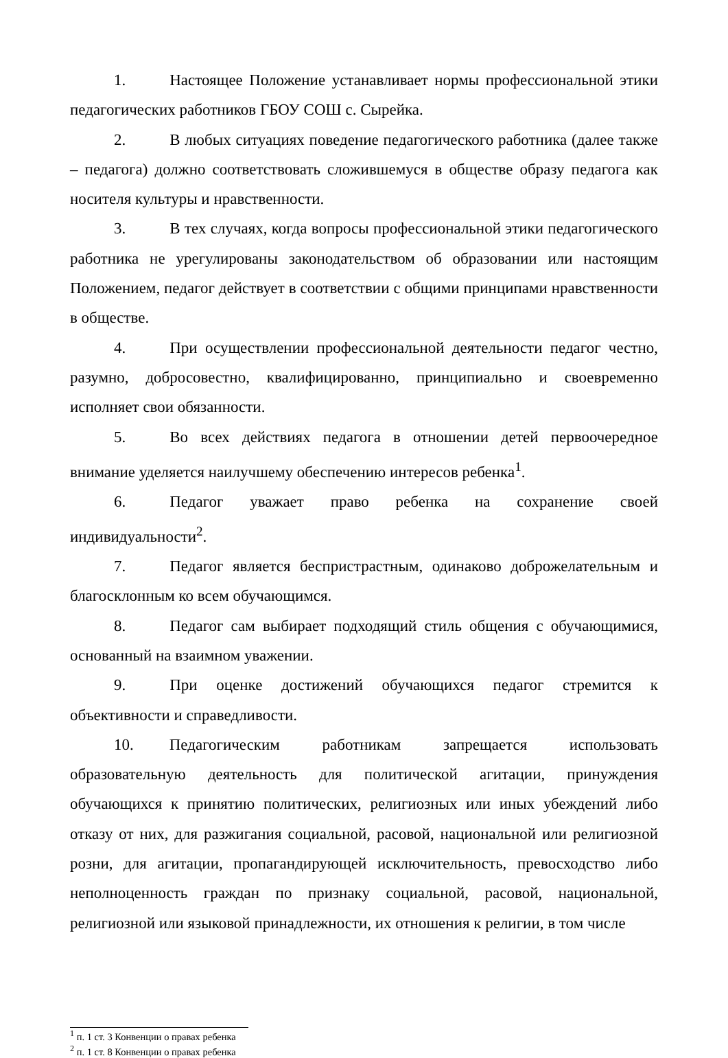1. Настоящее Положение устанавливает нормы профессиональной этики педагогических работников ГБОУ СОШ с. Сырейка.
2. В любых ситуациях поведение педагогического работника (далее также – педагога) должно соответствовать сложившемуся в обществе образу педагога как носителя культуры и нравственности.
3. В тех случаях, когда вопросы профессиональной этики педагогического работника не урегулированы законодательством об образовании или настоящим Положением, педагог действует в соответствии с общими принципами нравственности в обществе.
4. При осуществлении профессиональной деятельности педагог честно, разумно, добросовестно, квалифицированно, принципиально и своевременно исполняет свои обязанности.
5. Во всех действиях педагога в отношении детей первоочередное внимание уделяется наилучшему обеспечению интересов ребенка<sup>1</sup>.
6. Педагог уважает право ребенка на сохранение своей индивидуальности<sup>2</sup>.
7. Педагог является беспристрастным, одинаково доброжелательным и благосклонным ко всем обучающимся.
8. Педагог сам выбирает подходящий стиль общения с обучающимися, основанный на взаимном уважении.
9. При оценке достижений обучающихся педагог стремится к объективности и справедливости.
10. Педагогическим работникам запрещается использовать образовательную деятельность для политической агитации, принуждения обучающихся к принятию политических, религиозных или иных убеждений либо отказу от них, для разжигания социальной, расовой, национальной или религиозной розни, для агитации, пропагандирующей исключительность, превосходство либо неполноценность граждан по признаку социальной, расовой, национальной, религиозной или языковой принадлежности, их отношения к религии, в том числе
<sup>1</sup> п. 1 ст. 3 Конвенции о правах ребенка
<sup>2</sup> п. 1 ст. 8 Конвенции о правах ребенка